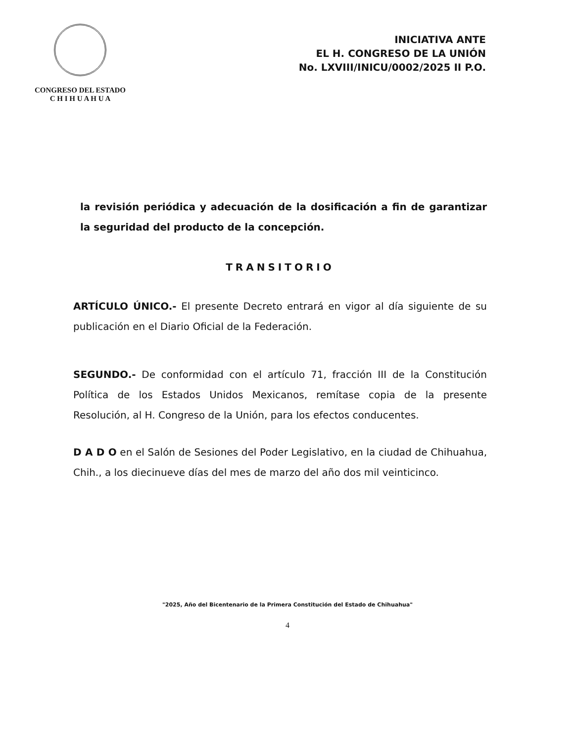CONGRESO DEL ESTADO
C H I H U A H U A
INICIATIVA ANTE
EL H. CONGRESO DE LA UNIÓN
No. LXVIII/INICU/0002/2025 II P.O.
la revisión periódica y adecuación de la dosificación a fin de garantizar la seguridad del producto de la concepción.
TRANSITORIO
ARTÍCULO ÚNICO.- El presente Decreto entrará en vigor al día siguiente de su publicación en el Diario Oficial de la Federación.
SEGUNDO.- De conformidad con el artículo 71, fracción III de la Constitución Política de los Estados Unidos Mexicanos, remítase copia de la presente Resolución, al H. Congreso de la Unión, para los efectos conducentes.
D A D O en el Salón de Sesiones del Poder Legislativo, en la ciudad de Chihuahua, Chih., a los diecinueve días del mes de marzo del año dos mil veinticinco.
"2025, Año del Bicentenario de la Primera Constitución del Estado de Chihuahua"
4